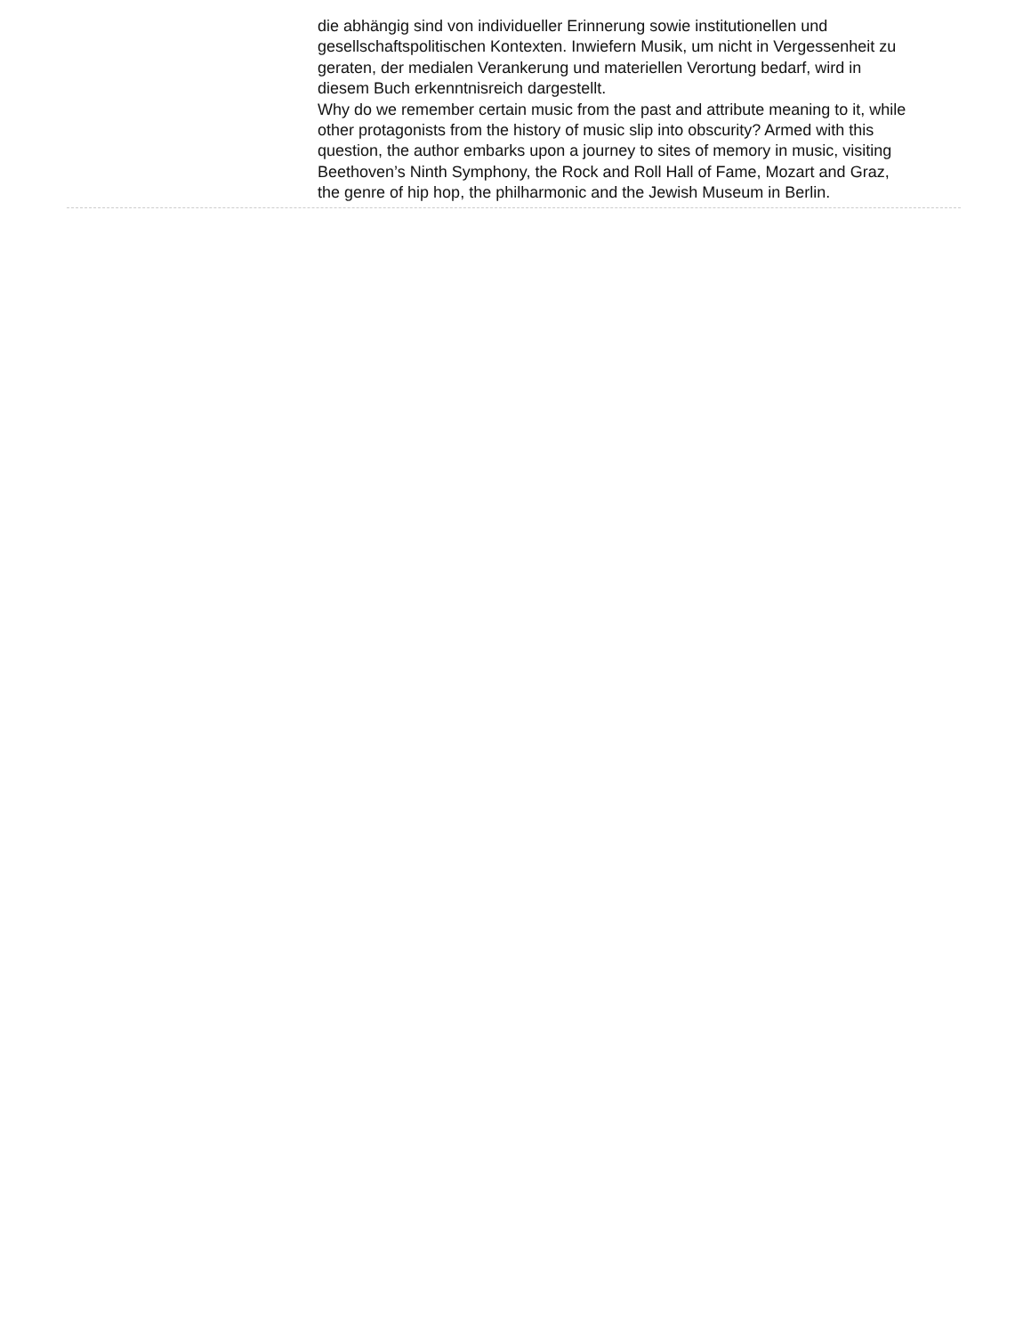die abhängig sind von individueller Erinnerung sowie institutionellen und gesellschaftspolitischen Kontexten. Inwiefern Musik, um nicht in Vergessenheit zu geraten, der medialen Verankerung und materiellen Verortung bedarf, wird in diesem Buch erkenntnisreich dargestellt.
Why do we remember certain music from the past and attribute meaning to it, while other protagonists from the history of music slip into obscurity? Armed with this question, the author embarks upon a journey to sites of memory in music, visiting Beethoven’s Ninth Symphony, the Rock and Roll Hall of Fame, Mozart and Graz, the genre of hip hop, the philharmonic and the Jewish Museum in Berlin.